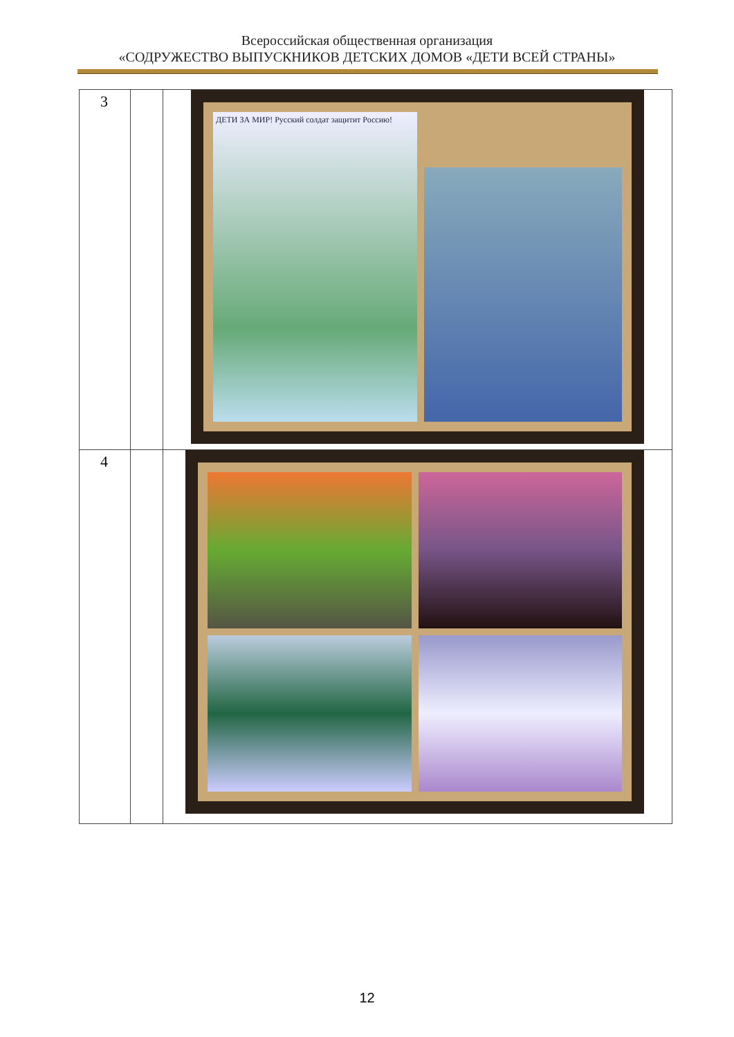Всероссийская общественная организация
«СОДРУЖЕСТВО ВЫПУСКНИКОВ ДЕТСКИХ ДОМОВ «ДЕТИ ВСЕЙ СТРАНЫ»
| 3 | | ДЕТИ ЗА МИР! Русский солдат защитит Россию! |
| 4 | | |
12